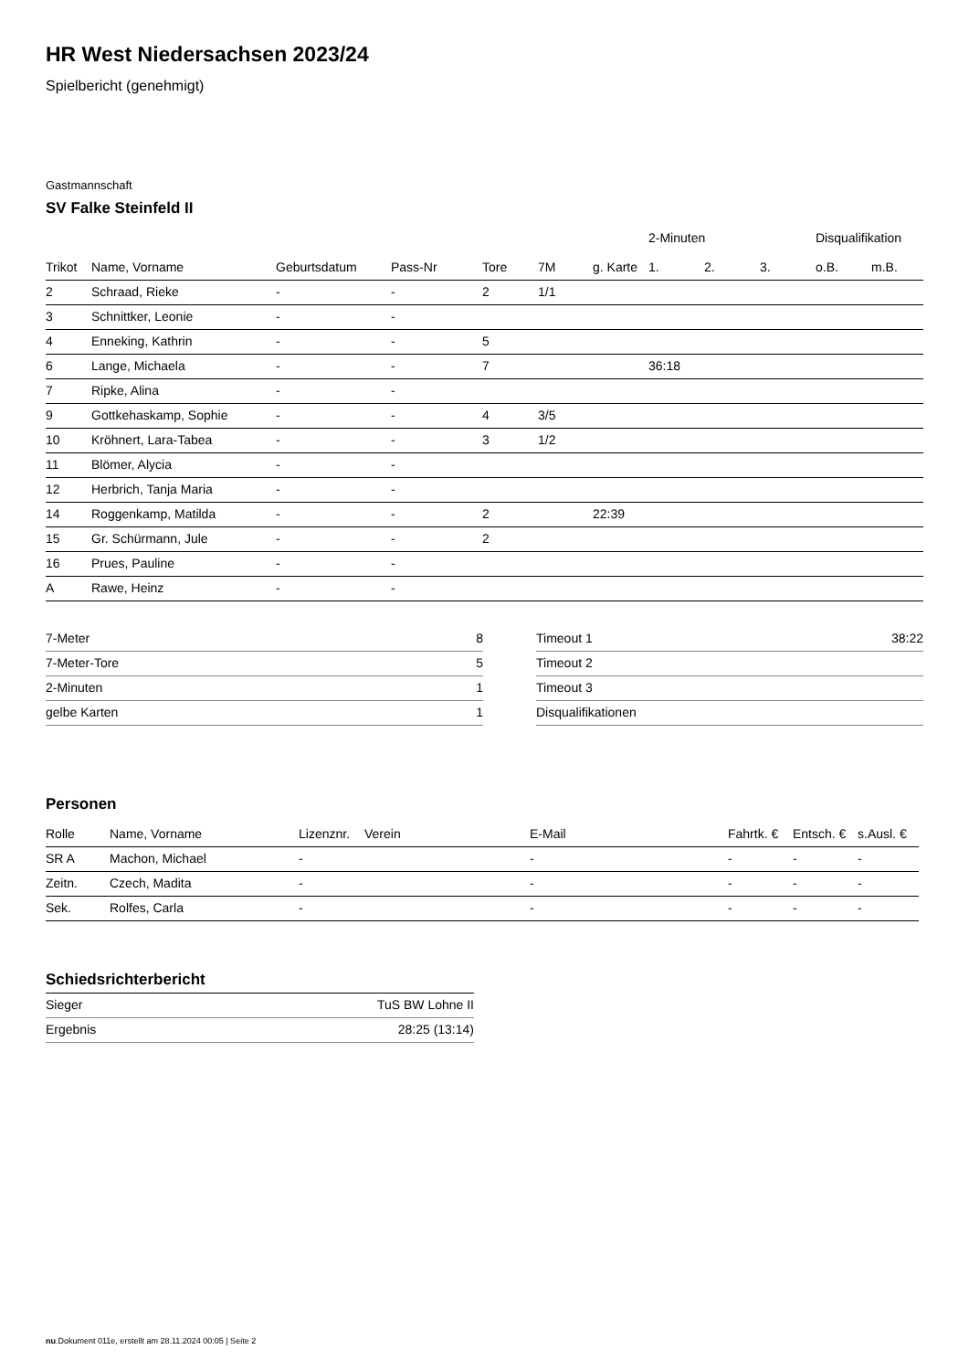HR West Niedersachsen 2023/24
Spielbericht (genehmigt)
Gastmannschaft
SV Falke Steinfeld II
| | | | | | | | 2-Minuten | | | Disqualifikation | |
| --- | --- | --- | --- | --- | --- | --- | --- | --- | --- | --- | --- |
| Trikot | Name, Vorname | Geburtsdatum | Pass-Nr | Tore | 7M | g. Karte | 1. | 2. | 3. | o.B. | m.B. |
| 2 | Schraad, Rieke | - | - | 2 | 1/1 | | | | | | |
| 3 | Schnittker, Leonie | - | - | | | | | | | | |
| 4 | Enneking, Kathrin | - | - | 5 | | | | | | | |
| 6 | Lange, Michaela | - | - | 7 | | | 36:18 | | | | |
| 7 | Ripke, Alina | - | - | | | | | | | | |
| 9 | Gottkehaskamp, Sophie | - | - | 4 | 3/5 | | | | | | |
| 10 | Kröhnert, Lara-Tabea | - | - | 3 | 1/2 | | | | | | |
| 11 | Blömer, Alycia | - | - | | | | | | | | |
| 12 | Herbrich, Tanja Maria | - | - | | | | | | | | |
| 14 | Roggenkamp, Matilda | - | - | 2 | | 22:39 | | | | | |
| 15 | Gr. Schürmann, Jule | - | - | 2 | | | | | | | |
| 16 | Prues, Pauline | - | - | | | | | | | | |
| A | Rawe, Heinz | - | - | | | | | | | | |
| 7-Meter | 8 |
| 7-Meter-Tore | 5 |
| 2-Minuten | 1 |
| gelbe Karten | 1 |
| Timeout 1 | 38:22 |
| Timeout 2 | |
| Timeout 3 | |
| Disqualifikationen | |
Personen
| Rolle | Name, Vorname | Lizenznr. | Verein | E-Mail | Fahrtk. € | Entsch. € | s.Ausl. € |
| --- | --- | --- | --- | --- | --- | --- | --- |
| SR A | Machon, Michael | - | | - | - | - | - |
| Zeitn. | Czech, Madita | - | | - | - | - | - |
| Sek. | Rolfes, Carla | - | | - | - | - | - |
| Schiedsrichterbericht | |
| --- | --- |
| Sieger | TuS BW Lohne II |
| Ergebnis | 28:25 (13:14) |
nu.Dokument 011e, erstellt am 28.11.2024 00:05 | Seite 2